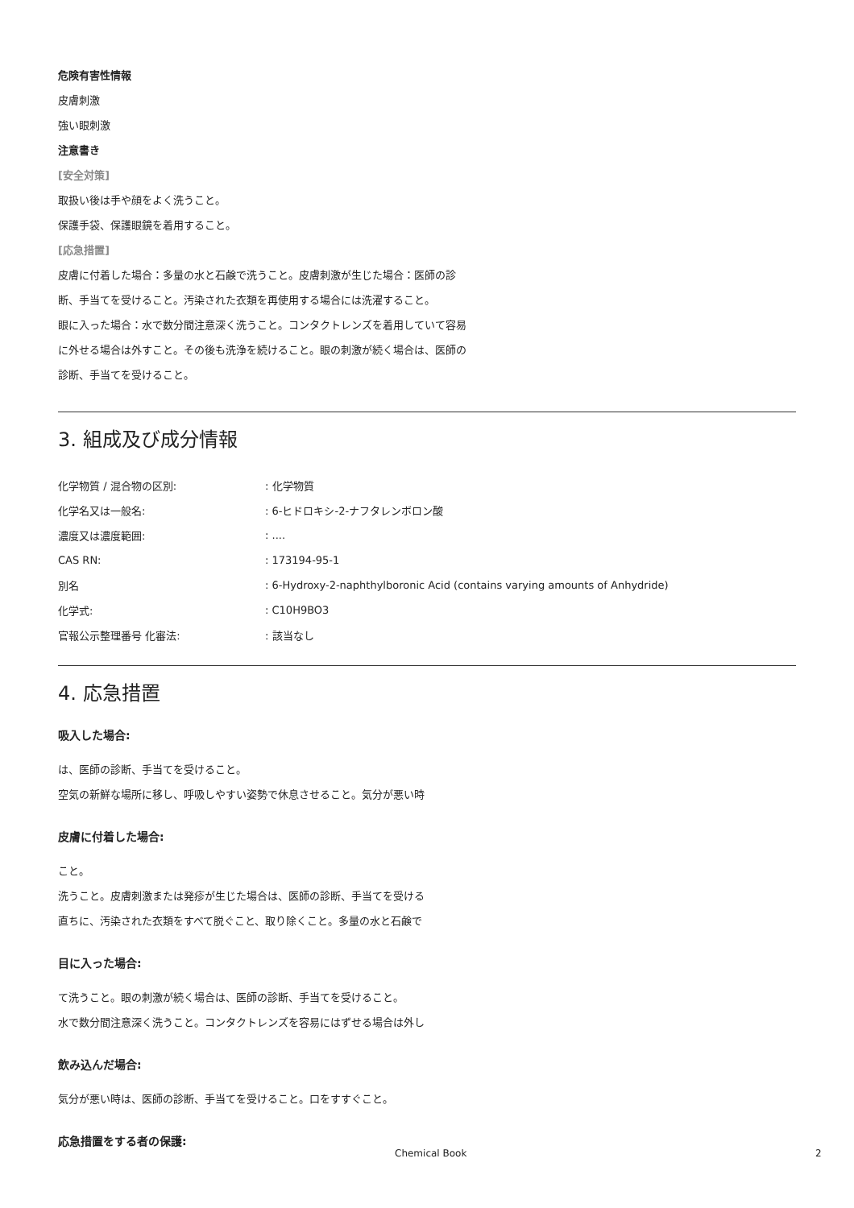危険有害性情報
皮膚刺激
強い眼刺激
注意書き
[安全対策]
取扱い後は手や顔をよく洗うこと。
保護手袋、保護眼鏡を着用すること。
[応急措置]
皮膚に付着した場合：多量の水と石鹸で洗うこと。皮膚刺激が生じた場合：医師の診断、手当てを受けること。汚染された衣類を再使用する場合には洗濯すること。
眼に入った場合：水で数分間注意深く洗うこと。コンタクトレンズを着用していて容易に外せる場合は外すこと。その後も洗浄を続けること。眼の刺激が続く場合は、医師の診断、手当てを受けること。
3. 組成及び成分情報
| 化学物質 / 混合物の区別: | : 化学物質 |
| 化学名又は一般名: | : 6-ヒドロキシ-2-ナフタレンボロン酸 |
| 濃度又は濃度範囲: | : .... |
| CAS RN: | : 173194-95-1 |
| 別名 | : 6-Hydroxy-2-naphthylboronic Acid (contains varying amounts of Anhydride) |
| 化学式: | : C10H9BO3 |
| 官報公示整理番号 化審法: | : 該当なし |
4. 応急措置
吸入した場合:
は、医師の診断、手当てを受けること。
空気の新鮮な場所に移し、呼吸しやすい姿勢で休息させること。気分が悪い時
皮膚に付着した場合:
こと。
洗うこと。皮膚刺激または発疹が生じた場合は、医師の診断、手当てを受ける
直ちに、汚染された衣類をすべて脱ぐこと、取り除くこと。多量の水と石鹸で
目に入った場合:
て洗うこと。眼の刺激が続く場合は、医師の診断、手当てを受けること。
水で数分間注意深く洗うこと。コンタクトレンズを容易にはずせる場合は外し
飲み込んだ場合:
気分が悪い時は、医師の診断、手当てを受けること。口をすすぐこと。
応急措置をする者の保護:
Chemical Book 2